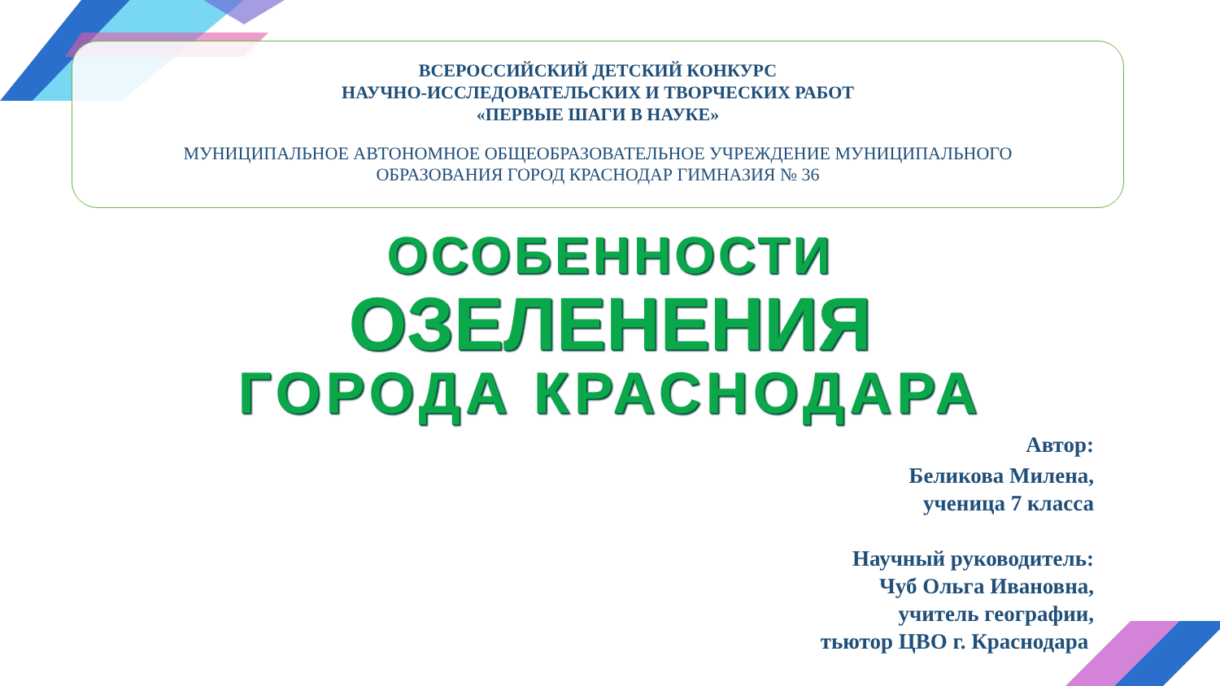ВСЕРОССИЙСКИЙ ДЕТСКИЙ КОНКУРС
НАУЧНО-ИССЛЕДОВАТЕЛЬСКИХ И ТВОРЧЕСКИХ РАБОТ
«ПЕРВЫЕ ШАГИ В НАУКЕ»
МУНИЦИПАЛЬНОЕ АВТОНОМНОЕ ОБЩЕОБРАЗОВАТЕЛЬНОЕ УЧРЕЖДЕНИЕ МУНИЦИПАЛЬНОГО
ОБРАЗОВАНИЯ ГОРОД КРАСНОДАР ГИМНАЗИЯ № 36
ОСОБЕННОСТИ
ОЗЕЛЕНЕНИЯ
ГОРОДА КРАСНОДАРА
Автор:
Беликова Милена,
ученица 7 класса
Научный руководитель:
Чуб Ольга Ивановна,
учитель географии,
тьютор ЦВО г. Краснодара